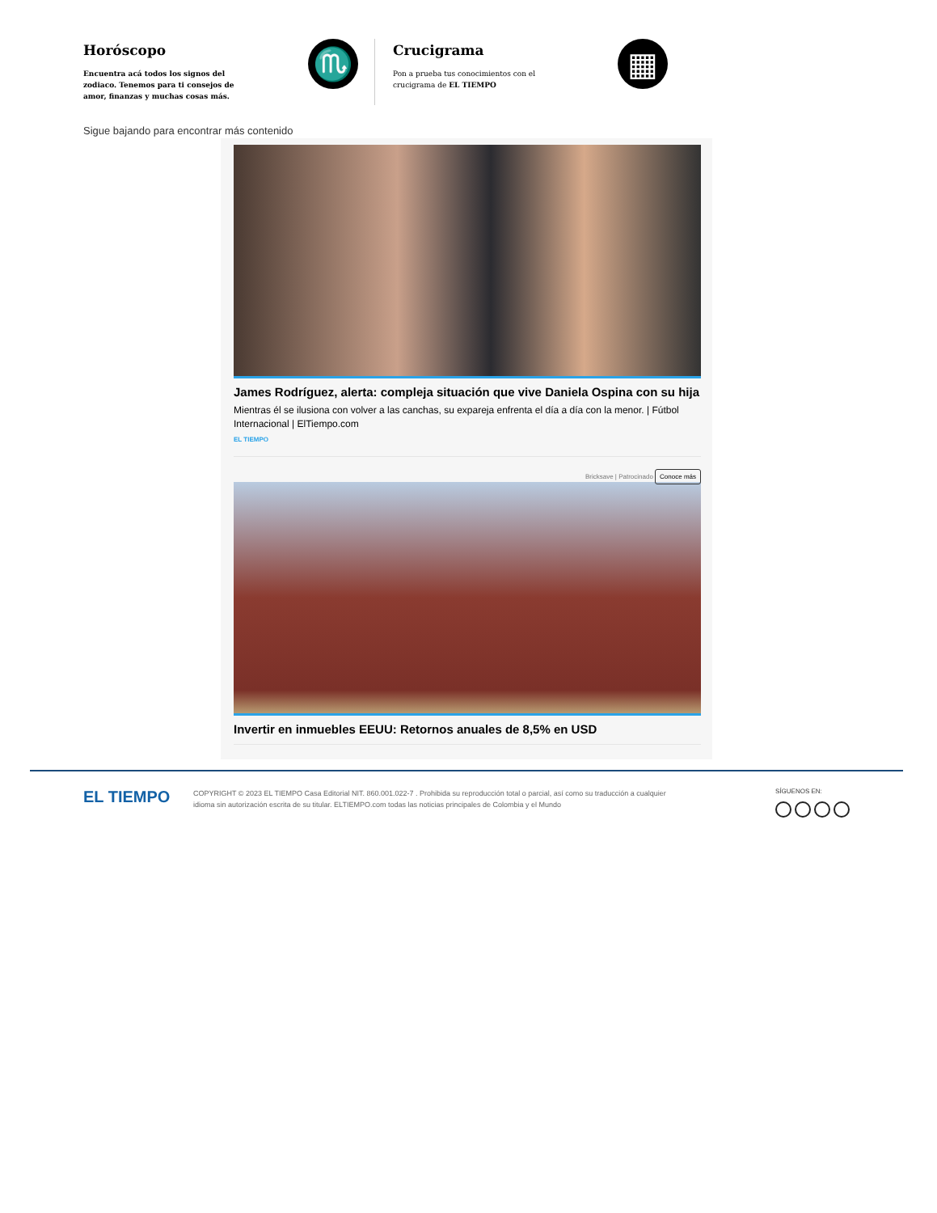Horóscopo
Encuentra acá todos los signos del zodiaco. Tenemos para ti consejos de amor, finanzas y muchas cosas más.
♏
Crucigrama
Pon a prueba tus conocimientos con el crucigrama de EL TIEMPO
▦
Sigue bajando para encontrar más contenido
James Rodríguez, alerta: compleja situación que vive Daniela Ospina con su hija
Mientras él se ilusiona con volver a las canchas, su expareja enfrenta el día a día con la menor. | Fútbol Internacional | ElTiempo.com
EL TIEMPO
Bricksave | Patrocinado Conoce más
Invertir en inmuebles EEUU: Retornos anuales de 8,5% en USD
EL TIEMPO
COPYRIGHT © 2023 EL TIEMPO Casa Editorial NIT. 860.001.022-7 . Prohibida su reproducción total o parcial, así como su traducción a cualquier idioma sin autorización escrita de su titular. ELTIEMPO.com todas las noticias principales de Colombia y el Mundo
SÍGUENOS EN: